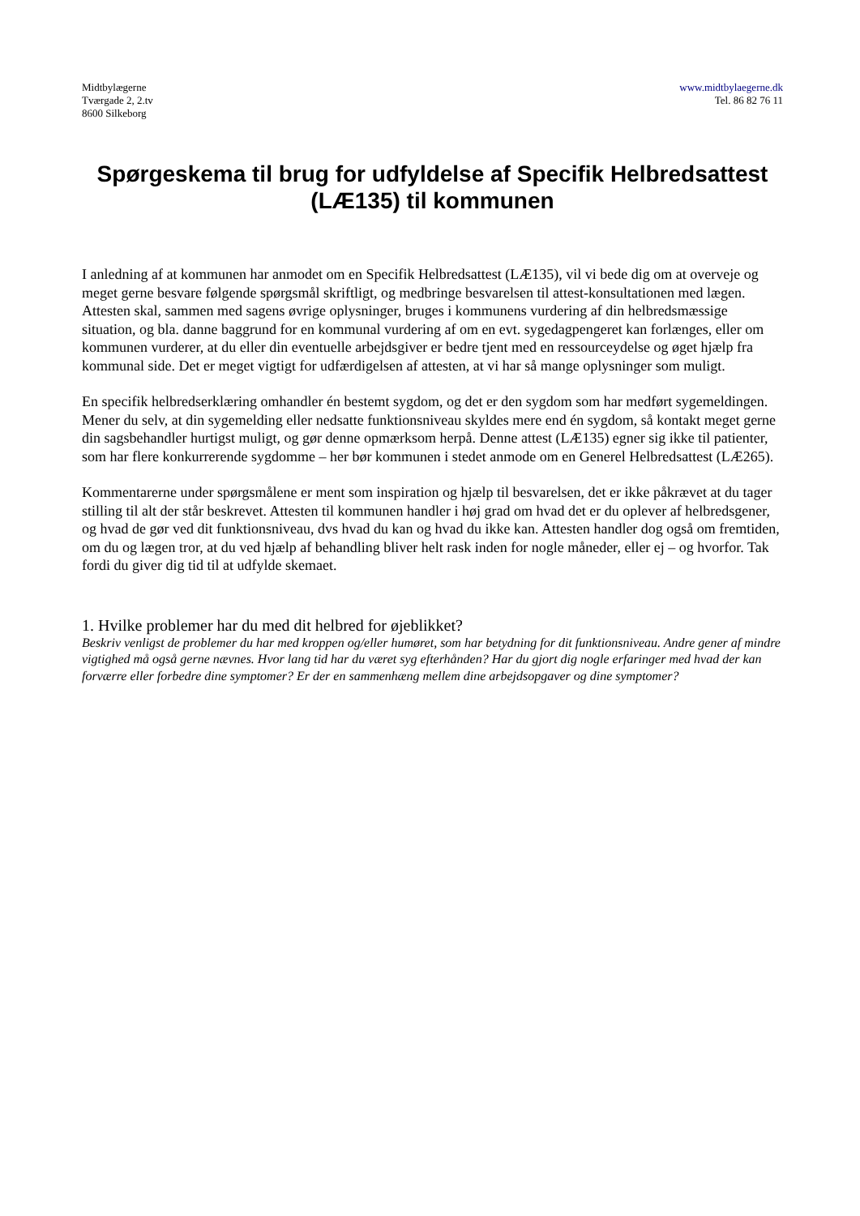Midtbylægerne
Tværgade 2, 2.tv
8600 Silkeborg
www.midtbylaegerne.dk
Tel. 86 82 76 11
Spørgeskema til brug for udfyldelse af Specifik Helbredsattest (LÆ135) til kommunen
I anledning af at kommunen har anmodet om en Specifik Helbredsattest (LÆ135), vil vi bede dig om at overveje og meget gerne besvare følgende spørgsmål skriftligt, og medbringe besvarelsen til attest-konsultationen med lægen. Attesten skal, sammen med sagens øvrige oplysninger, bruges i kommunens vurdering af din helbredsmæssige situation, og bla. danne baggrund for en kommunal vurdering af om en evt. sygedagpengeret kan forlænges, eller om kommunen vurderer, at du eller din eventuelle arbejdsgiver er bedre tjent med en ressourceydelse og øget hjælp fra kommunal side. Det er meget vigtigt for udfærdigelsen af attesten, at vi har så mange oplysninger som muligt.
En specifik helbredserklæring omhandler én bestemt sygdom, og det er den sygdom som har medført sygemeldingen. Mener du selv, at din sygemelding eller nedsatte funktionsniveau skyldes mere end én sygdom, så kontakt meget gerne din sagsbehandler hurtigst muligt, og gør denne opmærksom herpå. Denne attest (LÆ135) egner sig ikke til patienter, som har flere konkurrerende sygdomme – her bør kommunen i stedet anmode om en Generel Helbredsattest (LÆ265).
Kommentarerne under spørgsmålene er ment som inspiration og hjælp til besvarelsen, det er ikke påkrævet at du tager stilling til alt der står beskrevet. Attesten til kommunen handler i høj grad om hvad det er du oplever af helbredsgener, og hvad de gør ved dit funktionsniveau, dvs hvad du kan og hvad du ikke kan. Attesten handler dog også om fremtiden, om du og lægen tror, at du ved hjælp af behandling bliver helt rask inden for nogle måneder, eller ej – og hvorfor. Tak fordi du giver dig tid til at udfylde skemaet.
1. Hvilke problemer har du med dit helbred for øjeblikket?
Beskriv venligst de problemer du har med kroppen og/eller humøret, som har betydning for dit funktionsniveau. Andre gener af mindre vigtighed må også gerne nævnes. Hvor lang tid har du været syg efterhånden? Har du gjort dig nogle erfaringer med hvad der kan forværre eller forbedre dine symptomer? Er der en sammenhæng mellem dine arbejdsopgaver og dine symptomer?